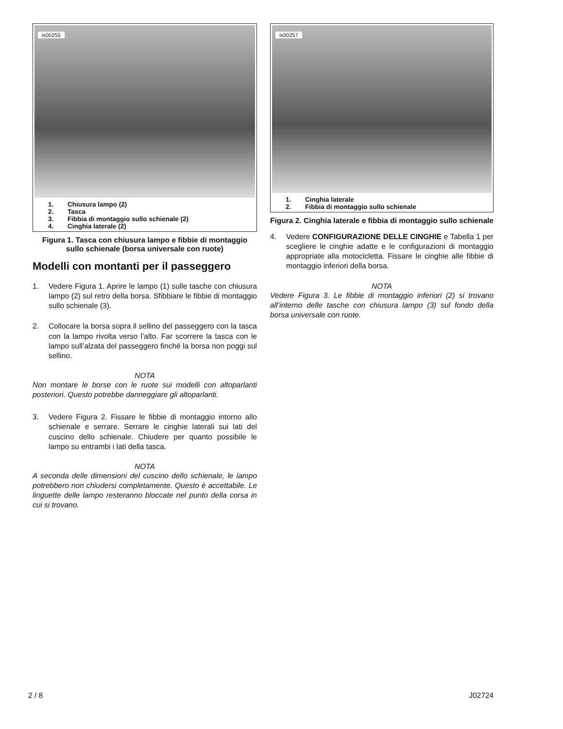is00255
1. Chiusura lampo (2)
2. Tasca
3. Fibbia di montaggio sullo schienale (2)
4. Cinghia laterale (2)
Figura 1. Tasca con chiusura lampo e fibbie di montaggio sullo schienale (borsa universale con ruote)
Modelli con montanti per il passeggero
1. Vedere Figura 1. Aprire le lampo (1) sulle tasche con chiusura lampo (2) sul retro della borsa. Sfibbiare le fibbie di montaggio sullo schienale (3).
2. Collocare la borsa sopra il sellino del passeggero con la tasca con la lampo rivolta verso l’alto. Far scorrere la tasca con le lampo sull’alzata del passeggero finché la borsa non poggi sul sellino.
NOTA
Non montare le borse con le ruote sui modelli con altoparlanti posteriori. Questo potrebbe danneggiare gli altoparlanti.
3. Vedere Figura 2. Fissare le fibbie di montaggio intorno allo schienale e serrare. Serrare le cinghie laterali sui lati del cuscino dello schienale. Chiudere per quanto possibile le lampo su entrambi i lati della tasca.
NOTA
A seconda delle dimensioni del cuscino dello schienale, le lampo potrebbero non chiudersi completamente. Questo è accettabile. Le linguette delle lampo resteranno bloccate nel punto della corsa in cui si trovano.
is00257
1. Cinghia laterale
2. Fibbia di montaggio sullo schienale
Figura 2. Cinghia laterale e fibbia di montaggio sullo schienale
4. Vedere CONFIGURAZIONE DELLE CINGHIE e Tabella 1 per scegliere le cinghie adatte e le configurazioni di montaggio appropriate alla motocicletta. Fissare le cinghie alle fibbie di montaggio inferiori della borsa.
NOTA
Vedere Figura 3. Le fibbie di montaggio inferiori (2) si trovano all’interno delle tasche con chiusura lampo (3) sul fondo della borsa universale con ruote.
2 / 8 J02724